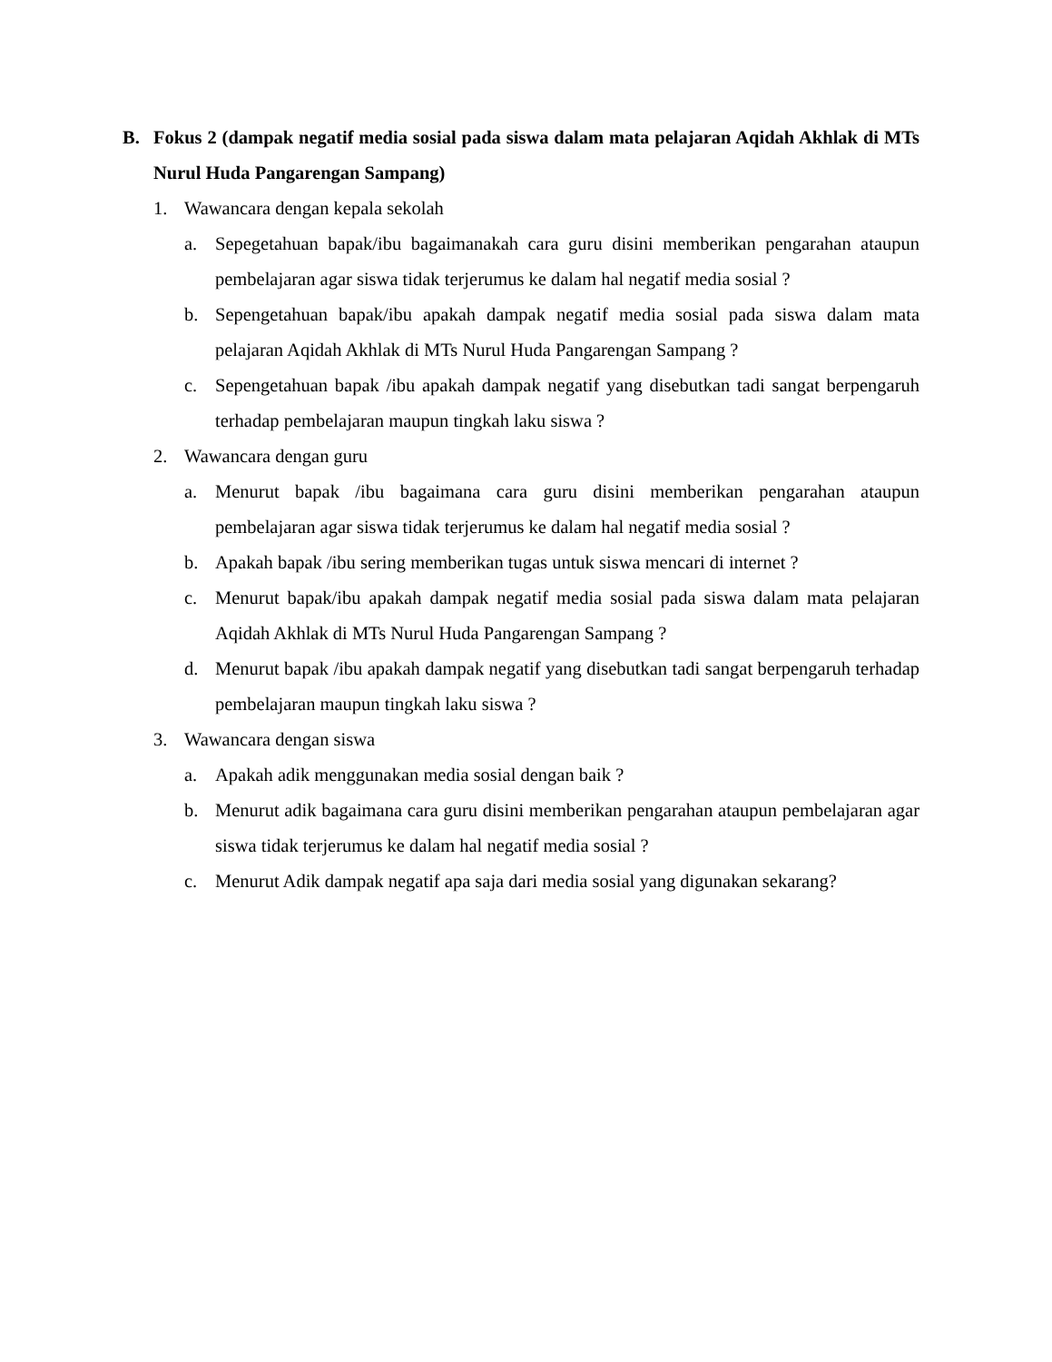B. Fokus 2 (dampak negatif media sosial pada siswa dalam mata pelajaran Aqidah Akhlak di MTs Nurul Huda Pangarengan Sampang)
1. Wawancara dengan kepala sekolah
a. Sepegetahuan bapak/ibu bagaimanakah cara guru disini memberikan pengarahan ataupun pembelajaran agar siswa tidak terjerumus ke dalam hal negatif media sosial ?
b. Sepengetahuan bapak/ibu apakah dampak negatif media sosial pada siswa dalam mata pelajaran Aqidah Akhlak di MTs Nurul Huda Pangarengan Sampang ?
c. Sepengetahuan bapak /ibu apakah dampak negatif yang disebutkan tadi sangat berpengaruh terhadap pembelajaran maupun tingkah laku siswa ?
2. Wawancara dengan guru
a. Menurut bapak /ibu bagaimana cara guru disini memberikan pengarahan ataupun pembelajaran agar siswa tidak terjerumus ke dalam hal negatif media sosial ?
b. Apakah bapak /ibu sering memberikan tugas untuk siswa mencari di internet ?
c. Menurut bapak/ibu apakah dampak negatif media sosial pada siswa dalam mata pelajaran Aqidah Akhlak di MTs Nurul Huda Pangarengan Sampang ?
d. Menurut bapak /ibu apakah dampak negatif yang disebutkan tadi sangat berpengaruh terhadap pembelajaran maupun tingkah laku siswa ?
3. Wawancara dengan siswa
a. Apakah adik menggunakan media sosial dengan baik ?
b. Menurut adik bagaimana cara guru disini memberikan pengarahan ataupun pembelajaran agar siswa tidak terjerumus ke dalam hal negatif media sosial ?
c. Menurut Adik dampak negatif apa saja dari media sosial yang digunakan sekarang?